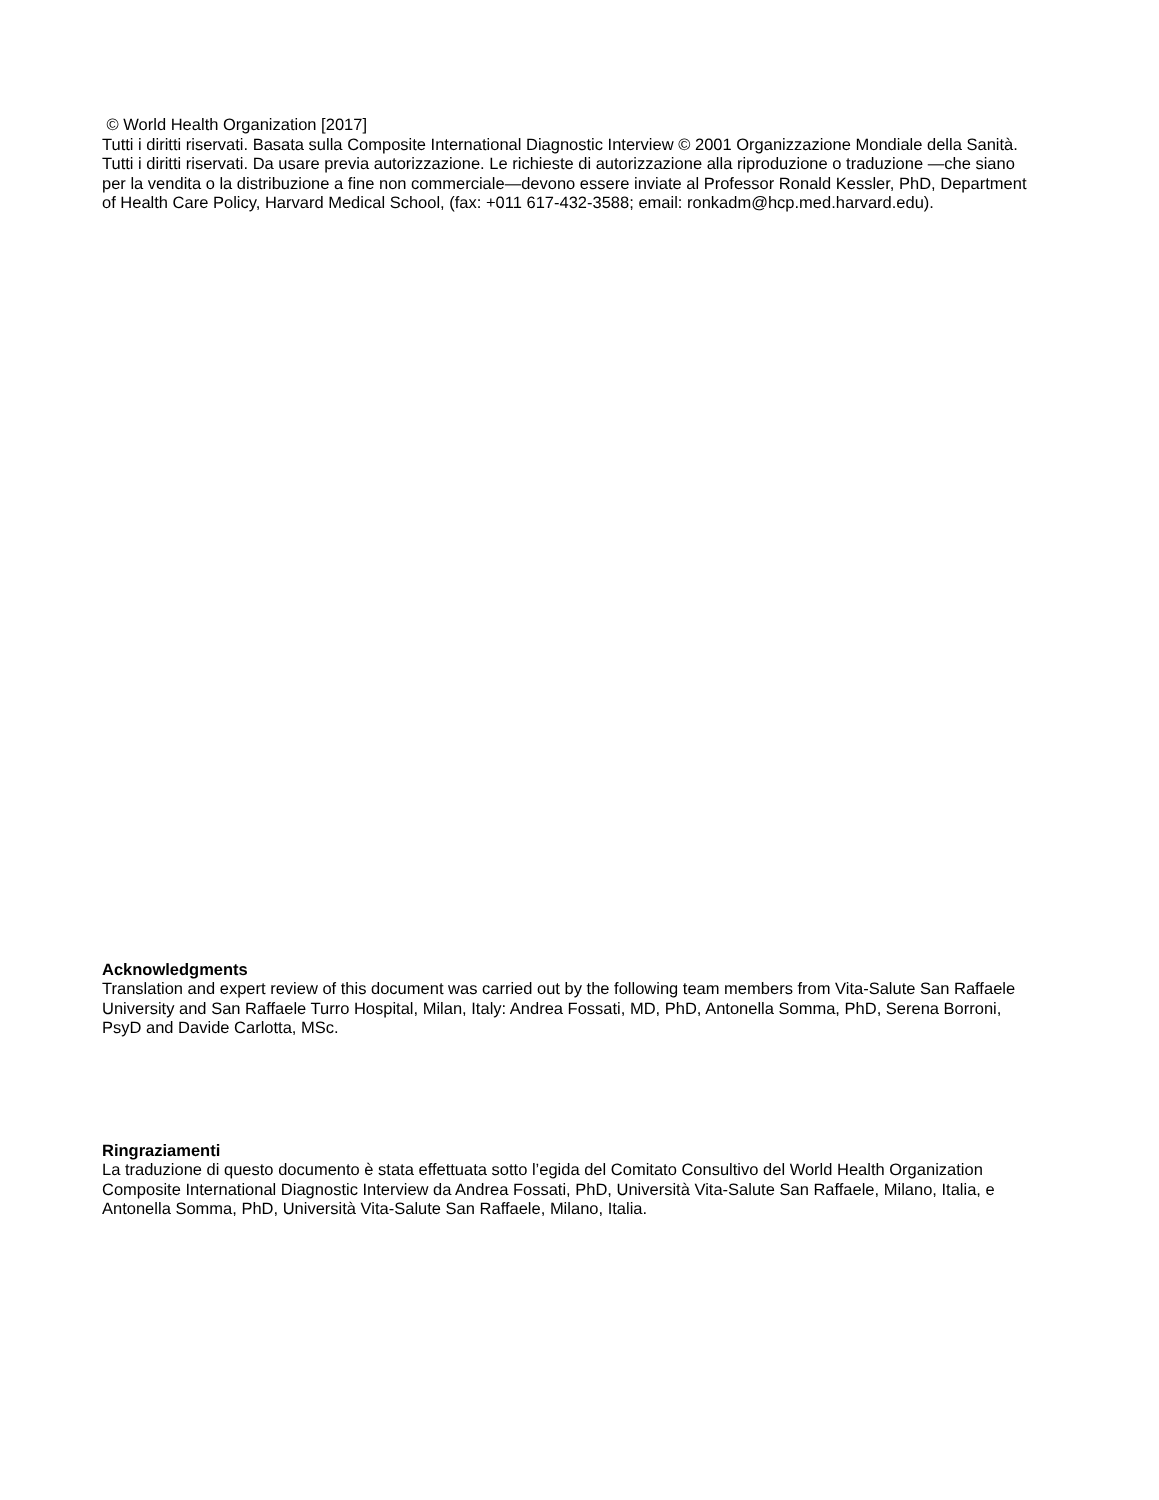© World Health Organization [2017]
Tutti i diritti riservati. Basata sulla Composite International Diagnostic Interview © 2001 Organizzazione Mondiale della Sanità. Tutti i diritti riservati. Da usare previa autorizzazione. Le richieste di autorizzazione alla riproduzione o traduzione —che siano per la vendita o la distribuzione a fine non commerciale—devono essere inviate al Professor Ronald Kessler, PhD, Department of Health Care Policy, Harvard Medical School, (fax: +011 617-432-3588; email: ronkadm@hcp.med.harvard.edu).
Acknowledgments
Translation and expert review of this document was carried out by the following team members from Vita-Salute San Raffaele University and San Raffaele Turro Hospital, Milan, Italy: Andrea Fossati, MD, PhD, Antonella Somma, PhD, Serena Borroni, PsyD and Davide Carlotta, MSc.
Ringraziamenti
La traduzione di questo documento è stata effettuata sotto l’egida del Comitato Consultivo del World Health Organization Composite International Diagnostic Interview da Andrea Fossati, PhD, Università Vita-Salute San Raffaele, Milano, Italia, e Antonella Somma, PhD, Università Vita-Salute San Raffaele, Milano, Italia.